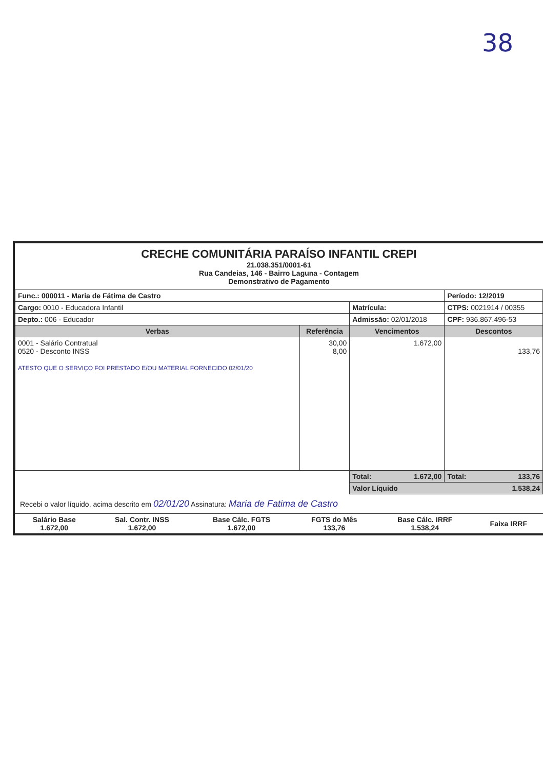38
CRECHE COMUNITÁRIA PARAÍSO INFANTIL CREPI
21.038.351/0001-61
Rua Candeias, 146 - Bairro Laguna - Contagem
Demonstrativo de Pagamento
| Func.: 000011 - Maria de Fátima de Castro | | | Período: 12/2019 |
| Cargo: 0010 - Educadora Infantil | | Matrícula: | CTPS: 0021914 / 00355 |
| Depto.: 006 - Educador | | Admissão: 02/01/2018 | CPF: 936.867.496-53 |
| Verbas | Referência | Vencimentos | Descontos |
| 0001 - Salário Contratual 0520 - Desconto INSS ATESTO QUE O SERVIÇO FOI PRESTADO E/OU MATERIAL FORNECIDO 02/01/20 | 30,00 8,00 | 1.672,00 | 133,76 |
| | | Total: 1.672,00 | Total: 133,76 |
| | | Valor Líquido 1.538,24 | |
Recebi o valor líquido, acima descrito em 02/01/20 Assinatura: Maria de Fatima de Castro
| Salário Base 1.672,00 | Sal. Contr. INSS 1.672,00 | Base Cálc. FGTS 1.672,00 | FGTS do Mês 133,76 | Base Cálc. IRRF 1.538,24 | Faixa IRRF |